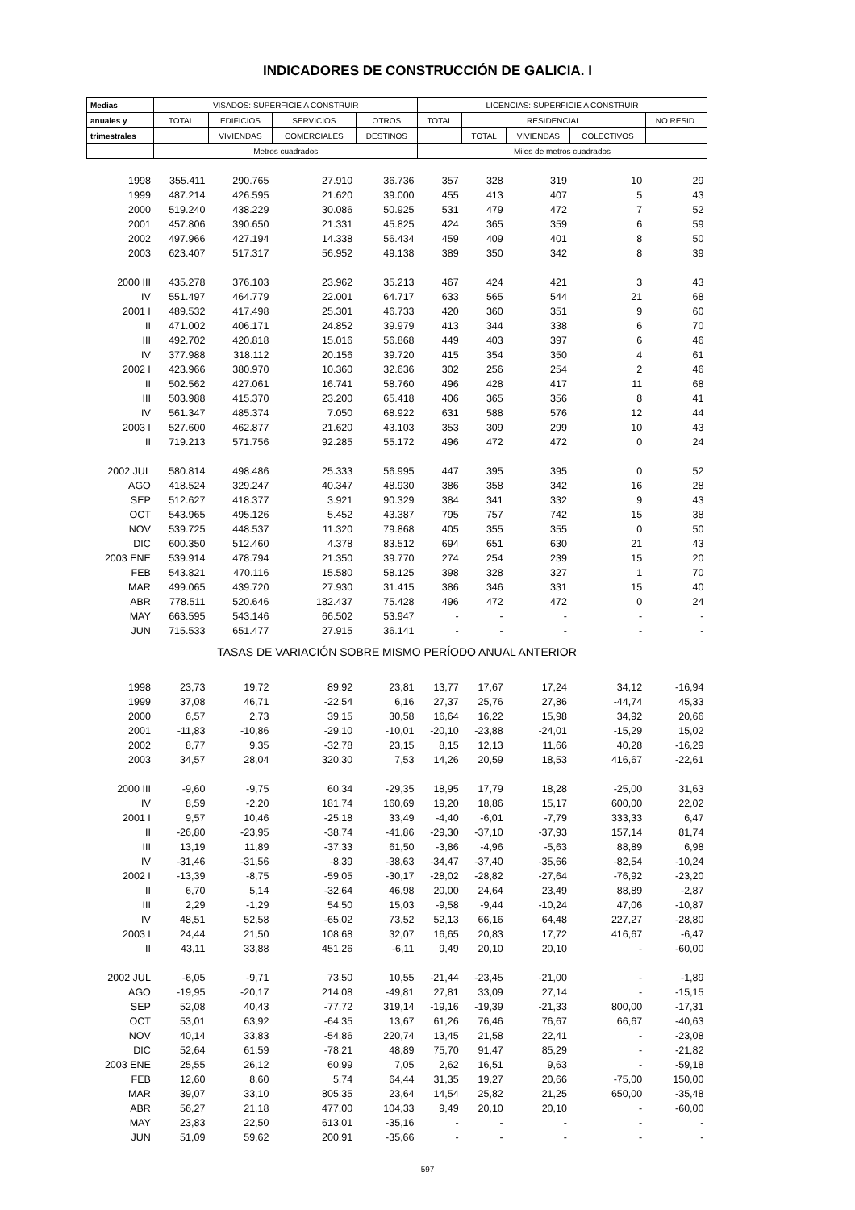INDICADORES DE CONSTRUCCIÓN DE GALICIA. I
| Medias | VISADOS: SUPERFICIE A CONSTRUIR | | | | LICENCIAS: SUPERFICIE A CONSTRUIR | | | | |
| --- | --- | --- | --- | --- | --- | --- | --- | --- | --- |
| anuales y | TOTAL | EDIFICIOS | SERVICIOS | OTROS | TOTAL | RESIDENCIAL | | | NO RESID. |
| trimestrales | | VIVIENDAS | COMERCIALES | DESTINOS | | TOTAL | VIVIENDAS | COLECTIVOS | |
| | Metros cuadrados | | | | Miles de metros cuadrados | | | | |
| 1998 | 355.411 | 290.765 | 27.910 | 36.736 | 357 | 328 | 319 | 10 | 29 |
| 1999 | 487.214 | 426.595 | 21.620 | 39.000 | 455 | 413 | 407 | 5 | 43 |
| 2000 | 519.240 | 438.229 | 30.086 | 50.925 | 531 | 479 | 472 | 7 | 52 |
| 2001 | 457.806 | 390.650 | 21.331 | 45.825 | 424 | 365 | 359 | 6 | 59 |
| 2002 | 497.966 | 427.194 | 14.338 | 56.434 | 459 | 409 | 401 | 8 | 50 |
| 2003 | 623.407 | 517.317 | 56.952 | 49.138 | 389 | 350 | 342 | 8 | 39 |
| 2000 III | 435.278 | 376.103 | 23.962 | 35.213 | 467 | 424 | 421 | 3 | 43 |
| IV | 551.497 | 464.779 | 22.001 | 64.717 | 633 | 565 | 544 | 21 | 68 |
| 2001 I | 489.532 | 417.498 | 25.301 | 46.733 | 420 | 360 | 351 | 9 | 60 |
| II | 471.002 | 406.171 | 24.852 | 39.979 | 413 | 344 | 338 | 6 | 70 |
| III | 492.702 | 420.818 | 15.016 | 56.868 | 449 | 403 | 397 | 6 | 46 |
| IV | 377.988 | 318.112 | 20.156 | 39.720 | 415 | 354 | 350 | 4 | 61 |
| 2002 I | 423.966 | 380.970 | 10.360 | 32.636 | 302 | 256 | 254 | 2 | 46 |
| II | 502.562 | 427.061 | 16.741 | 58.760 | 496 | 428 | 417 | 11 | 68 |
| III | 503.988 | 415.370 | 23.200 | 65.418 | 406 | 365 | 356 | 8 | 41 |
| IV | 561.347 | 485.374 | 7.050 | 68.922 | 631 | 588 | 576 | 12 | 44 |
| 2003 I | 527.600 | 462.877 | 21.620 | 43.103 | 353 | 309 | 299 | 10 | 43 |
| II | 719.213 | 571.756 | 92.285 | 55.172 | 496 | 472 | 472 | 0 | 24 |
| 2002 JUL | 580.814 | 498.486 | 25.333 | 56.995 | 447 | 395 | 395 | 0 | 52 |
| AGO | 418.524 | 329.247 | 40.347 | 48.930 | 386 | 358 | 342 | 16 | 28 |
| SEP | 512.627 | 418.377 | 3.921 | 90.329 | 384 | 341 | 332 | 9 | 43 |
| OCT | 543.965 | 495.126 | 5.452 | 43.387 | 795 | 757 | 742 | 15 | 38 |
| NOV | 539.725 | 448.537 | 11.320 | 79.868 | 405 | 355 | 355 | 0 | 50 |
| DIC | 600.350 | 512.460 | 4.378 | 83.512 | 694 | 651 | 630 | 21 | 43 |
| 2003 ENE | 539.914 | 478.794 | 21.350 | 39.770 | 274 | 254 | 239 | 15 | 20 |
| FEB | 543.821 | 470.116 | 15.580 | 58.125 | 398 | 328 | 327 | 1 | 70 |
| MAR | 499.065 | 439.720 | 27.930 | 31.415 | 386 | 346 | 331 | 15 | 40 |
| ABR | 778.511 | 520.646 | 182.437 | 75.428 | 496 | 472 | 472 | 0 | 24 |
| MAY | 663.595 | 543.146 | 66.502 | 53.947 | - | - | - | - | - |
| JUN | 715.533 | 651.477 | 27.915 | 36.141 | - | - | - | - | - |
| TASAS DE VARIACIÓN SOBRE MISMO PERÍODO ANUAL ANTERIOR | | | | | | | | | |
| 1998 | 23,73 | 19,72 | 89,92 | 23,81 | 13,77 | 17,67 | 17,24 | 34,12 | -16,94 |
| 1999 | 37,08 | 46,71 | -22,54 | 6,16 | 27,37 | 25,76 | 27,86 | -44,74 | 45,33 |
| 2000 | 6,57 | 2,73 | 39,15 | 30,58 | 16,64 | 16,22 | 15,98 | 34,92 | 20,66 |
| 2001 | -11,83 | -10,86 | -29,10 | -10,01 | -20,10 | -23,88 | -24,01 | -15,29 | 15,02 |
| 2002 | 8,77 | 9,35 | -32,78 | 23,15 | 8,15 | 12,13 | 11,66 | 40,28 | -16,29 |
| 2003 | 34,57 | 28,04 | 320,30 | 7,53 | 14,26 | 20,59 | 18,53 | 416,67 | -22,61 |
| 2000 III | -9,60 | -9,75 | 60,34 | -29,35 | 18,95 | 17,79 | 18,28 | -25,00 | 31,63 |
| IV | 8,59 | -2,20 | 181,74 | 160,69 | 19,20 | 18,86 | 15,17 | 600,00 | 22,02 |
| 2001 I | 9,57 | 10,46 | -25,18 | 33,49 | -4,40 | -6,01 | -7,79 | 333,33 | 6,47 |
| II | -26,80 | -23,95 | -38,74 | -41,86 | -29,30 | -37,10 | -37,93 | 157,14 | 81,74 |
| III | 13,19 | 11,89 | -37,33 | 61,50 | -3,86 | -4,96 | -5,63 | 88,89 | 6,98 |
| IV | -31,46 | -31,56 | -8,39 | -38,63 | -34,47 | -37,40 | -35,66 | -82,54 | -10,24 |
| 2002 I | -13,39 | -8,75 | -59,05 | -30,17 | -28,02 | -28,82 | -27,64 | -76,92 | -23,20 |
| II | 6,70 | 5,14 | -32,64 | 46,98 | 20,00 | 24,64 | 23,49 | 88,89 | -2,87 |
| III | 2,29 | -1,29 | 54,50 | 15,03 | -9,58 | -9,44 | -10,24 | 47,06 | -10,87 |
| IV | 48,51 | 52,58 | -65,02 | 73,52 | 52,13 | 66,16 | 64,48 | 227,27 | -28,80 |
| 2003 I | 24,44 | 21,50 | 108,68 | 32,07 | 16,65 | 20,83 | 17,72 | 416,67 | -6,47 |
| II | 43,11 | 33,88 | 451,26 | -6,11 | 9,49 | 20,10 | 20,10 | - | -60,00 |
| 2002 JUL | -6,05 | -9,71 | 73,50 | 10,55 | -21,44 | -23,45 | -21,00 | - | -1,89 |
| AGO | -19,95 | -20,17 | 214,08 | -49,81 | 27,81 | 33,09 | 27,14 | - | -15,15 |
| SEP | 52,08 | 40,43 | -77,72 | 319,14 | -19,16 | -19,39 | -21,33 | 800,00 | -17,31 |
| OCT | 53,01 | 63,92 | -64,35 | 13,67 | 61,26 | 76,46 | 76,67 | 66,67 | -40,63 |
| NOV | 40,14 | 33,83 | -54,86 | 220,74 | 13,45 | 21,58 | 22,41 | - | -23,08 |
| DIC | 52,64 | 61,59 | -78,21 | 48,89 | 75,70 | 91,47 | 85,29 | - | -21,82 |
| 2003 ENE | 25,55 | 26,12 | 60,99 | 7,05 | 2,62 | 16,51 | 9,63 | - | -59,18 |
| FEB | 12,60 | 8,60 | 5,74 | 64,44 | 31,35 | 19,27 | 20,66 | -75,00 | 150,00 |
| MAR | 39,07 | 33,10 | 805,35 | 23,64 | 14,54 | 25,82 | 21,25 | 650,00 | -35,48 |
| ABR | 56,27 | 21,18 | 477,00 | 104,33 | 9,49 | 20,10 | 20,10 | - | -60,00 |
| MAY | 23,83 | 22,50 | 613,01 | -35,16 | - | - | - | - | - |
| JUN | 51,09 | 59,62 | 200,91 | -35,66 | - | - | - | - | - |
597